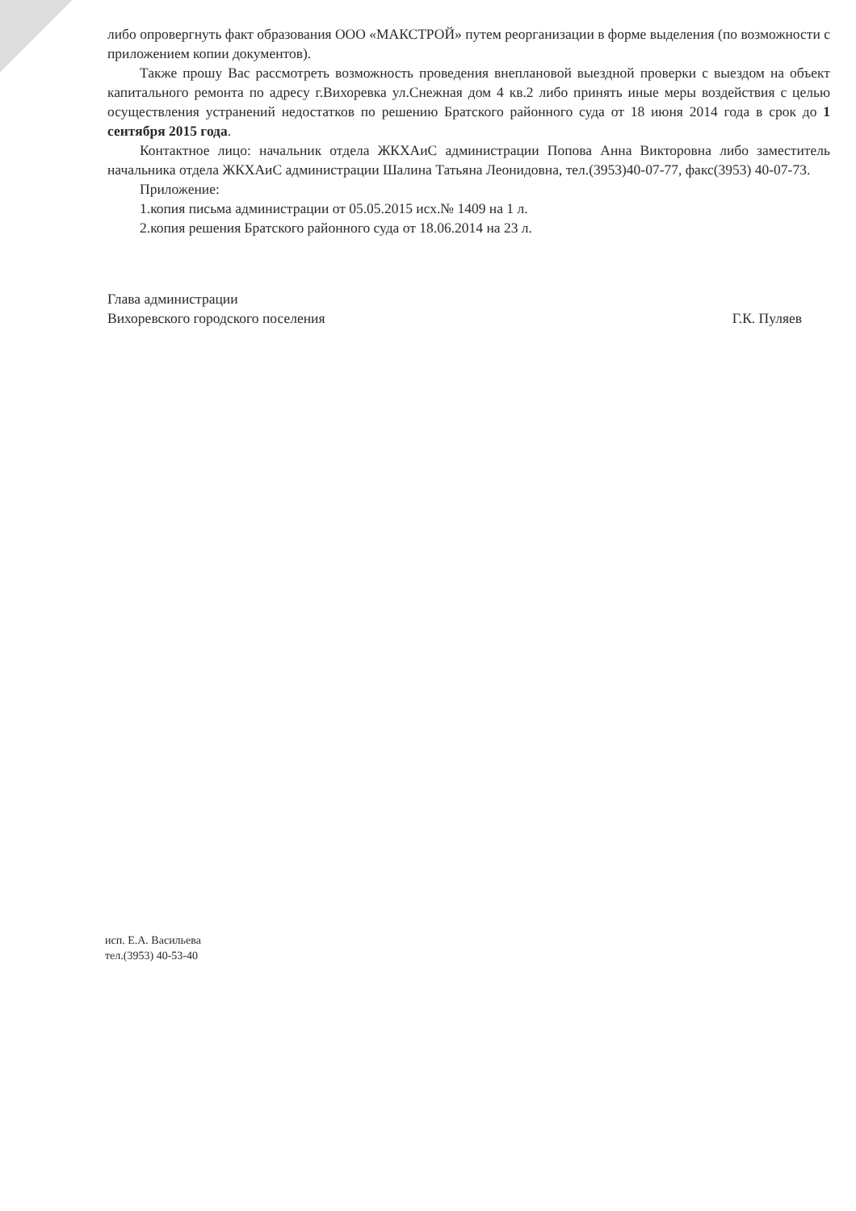либо опровергнуть факт образования ООО «МАКСТРОЙ» путем реорганизации в форме выделения (по возможности с приложением копии документов).
Также прошу Вас рассмотреть возможность проведения внеплановой выездной проверки с выездом на объект капитального ремонта по адресу г.Вихоревка ул.Снежная дом 4 кв.2 либо принять иные меры воздействия с целью осуществления устранений недостатков по решению Братского районного суда от 18 июня 2014 года в срок до 1 сентября 2015 года.
Контактное лицо: начальник отдела ЖКХАиС администрации Попова Анна Викторовна либо заместитель начальника отдела ЖКХАиС администрации Шалина Татьяна Леонидовна, тел.(3953)40-07-77, факс(3953) 40-07-73.
Приложение:
1.копия письма администрации от 05.05.2015 исх.№ 1409 на 1 л.
2.копия решения Братского районного суда от 18.06.2014 на 23 л.
Глава администрации
Вихоревского городского поселения
Г.К. Пуляев
исп. Е.А. Васильева
тел.(3953) 40-53-40